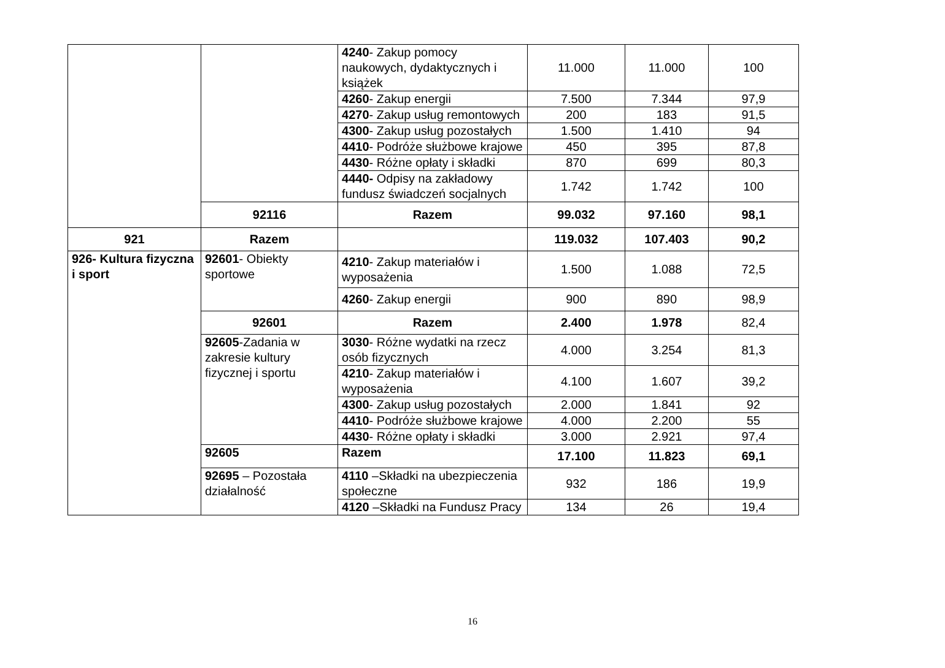| | | 4240 - Zakup pomocy naukowych, dydaktycznych i książek | 11.000 | 11.000 | 100 |
| | | 4260 - Zakup energii | 7.500 | 7.344 | 97,9 |
| | | 4270 - Zakup usług remontowych | 200 | 183 | 91,5 |
| | | 4300 - Zakup usług pozostałych | 1.500 | 1.410 | 94 |
| | | 4410 - Podróże służbowe krajowe | 450 | 395 | 87,8 |
| | | 4430 - Różne opłaty i składki | 870 | 699 | 80,3 |
| | | 4440- Odpisy na zakładowy fundusz świadczeń socjalnych | 1.742 | 1.742 | 100 |
| | 92116 | Razem | 99.032 | 97.160 | 98,1 |
| 921 | Razem | | 119.032 | 107.403 | 90,2 |
| 926- Kultura fizyczna i sport | 92601 - Obiekty sportowe | 4210 - Zakup materiałów i wyposażenia | 1.500 | 1.088 | 72,5 |
| | | 4260 - Zakup energii | 900 | 890 | 98,9 |
| | 92601 | Razem | 2.400 | 1.978 | 82,4 |
| | 92605 -Zadania w zakresie kultury fizycznej i sportu | 3030 - Różne wydatki na rzecz osób fizycznych | 4.000 | 3.254 | 81,3 |
| | | 4210 - Zakup materiałów i wyposażenia | 4.100 | 1.607 | 39,2 |
| | | 4300 - Zakup usług pozostałych | 2.000 | 1.841 | 92 |
| | | 4410 - Podróże służbowe krajowe | 4.000 | 2.200 | 55 |
| | | 4430 - Różne opłaty i składki | 3.000 | 2.921 | 97,4 |
| | 92605 | Razem | 17.100 | 11.823 | 69,1 |
| | 92695 – Pozostała działalność | 4110 –Składki na ubezpieczenia społeczne | 932 | 186 | 19,9 |
| | | 4120 –Składki na Fundusz Pracy | 134 | 26 | 19,4 |
16